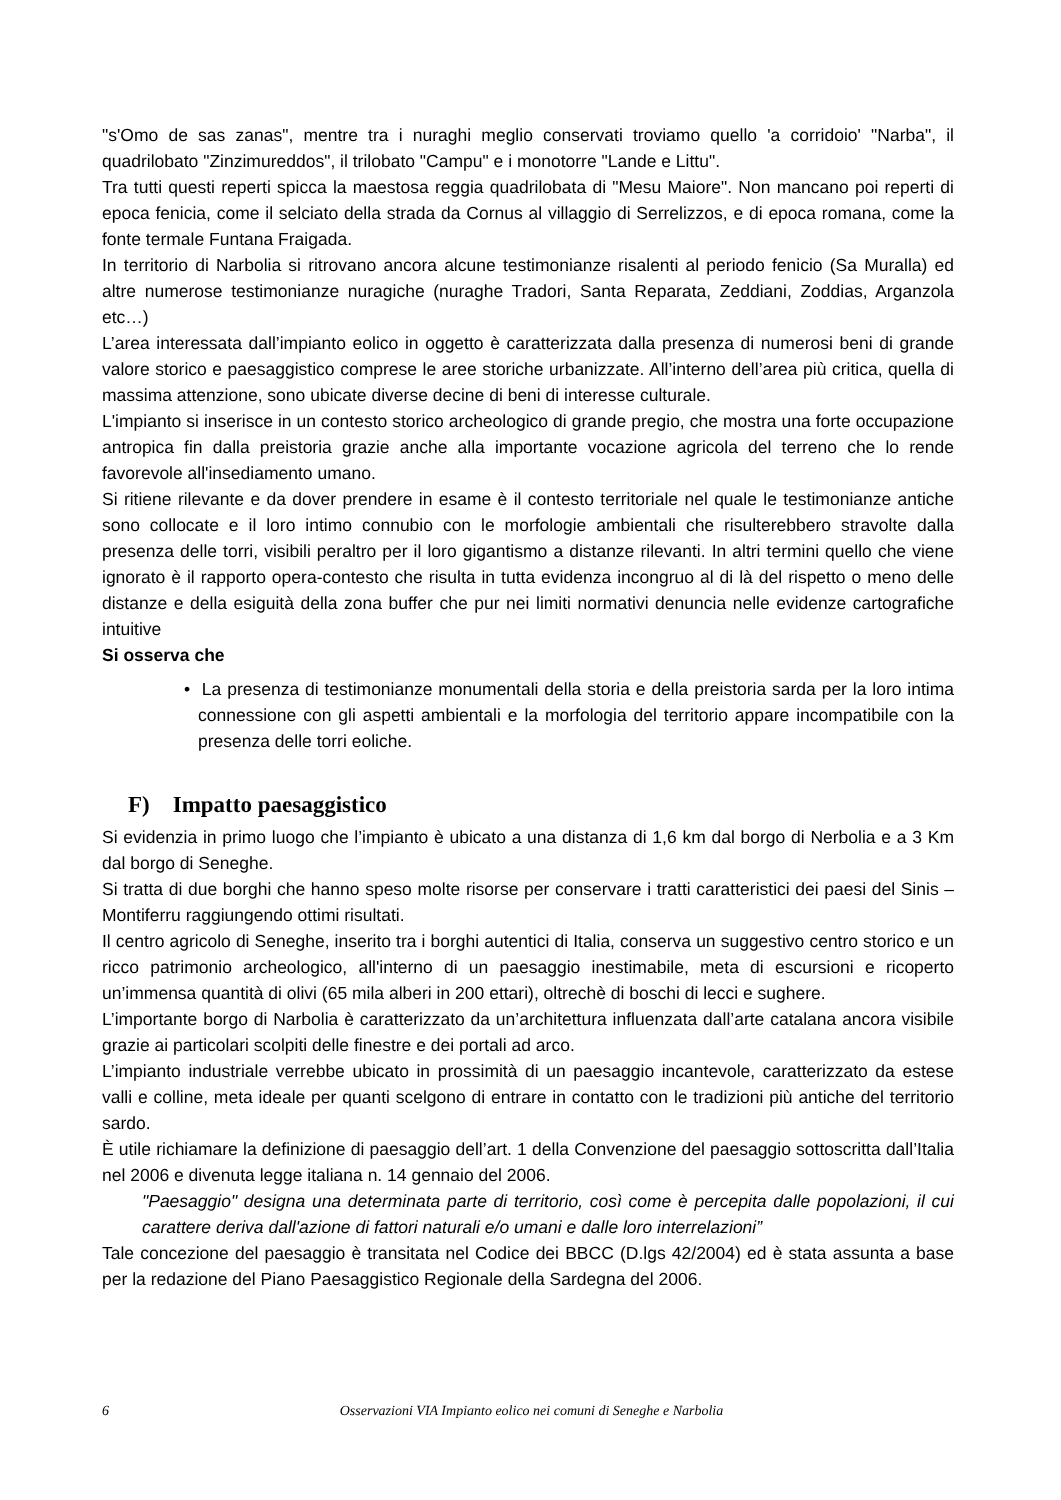"s'Omo de sas zanas", mentre tra i nuraghi meglio conservati troviamo quello 'a corridoio' "Narba", il quadrilobato "Zinzimureddos", il trilobato "Campu" e i monotorre "Lande e Littu".
Tra tutti questi reperti spicca la maestosa reggia quadrilobata di "Mesu Maiore". Non mancano poi reperti di epoca fenicia, come il selciato della strada da Cornus al villaggio di Serrelizzos, e di epoca romana, come la fonte termale Funtana Fraigada.
In territorio di Narbolia si ritrovano ancora alcune testimonianze risalenti al periodo fenicio (Sa Muralla) ed altre numerose testimonianze nuragiche (nuraghe Tradori, Santa Reparata, Zeddiani, Zoddias, Arganzola etc…)
L’area interessata dall’impianto eolico in oggetto è caratterizzata dalla presenza di numerosi beni di grande valore storico e paesaggistico comprese le aree storiche urbanizzate. All’interno dell’area più critica, quella di massima attenzione, sono ubicate diverse decine di beni di interesse culturale.
L'impianto si inserisce in un contesto storico archeologico di grande pregio, che mostra una forte occupazione antropica fin dalla preistoria grazie anche alla importante vocazione agricola del terreno che lo rende favorevole all'insediamento umano.
Si ritiene rilevante e da dover prendere in esame è il contesto territoriale nel quale le testimonianze antiche sono collocate e il loro intimo connubio con le morfologie ambientali che risulterebbero stravolte dalla presenza delle torri, visibili peraltro per il loro gigantismo a distanze rilevanti. In altri termini quello che viene ignorato è il rapporto opera-contesto che risulta in tutta evidenza incongruo al di là del rispetto o meno delle distanze e della esiguità della zona buffer che pur nei limiti normativi denuncia nelle evidenze cartografiche intuitive
Si osserva che
• La presenza di testimonianze monumentali della storia e della preistoria sarda per la loro intima connessione con gli aspetti ambientali e la morfologia del territorio appare incompatibile con la presenza delle torri eoliche.
F) Impatto paesaggistico
Si evidenzia in primo luogo che l’impianto è ubicato a una distanza di 1,6 km dal borgo di Nerbolia e a 3 Km dal borgo di Seneghe.
Si tratta di due borghi che hanno speso molte risorse per conservare i tratti caratteristici dei paesi del Sinis – Montiferru raggiungendo ottimi risultati.
Il centro agricolo di Seneghe, inserito tra i borghi autentici di Italia, conserva un suggestivo centro storico e un ricco patrimonio archeologico, all'interno di un paesaggio inestimabile, meta di escursioni e ricoperto un’immensa quantità di olivi (65 mila alberi in 200 ettari), oltrechè di boschi di lecci e sughere.
L’importante borgo di Narbolia è caratterizzato da un’architettura influenzata dall’arte catalana ancora visibile grazie ai particolari scolpiti delle finestre e dei portali ad arco.
L’impianto industriale verrebbe ubicato in prossimità di un paesaggio incantevole, caratterizzato da estese valli e colline, meta ideale per quanti scelgono di entrare in contatto con le tradizioni più antiche del territorio sardo.
È utile richiamare la definizione di paesaggio dell’art. 1 della Convenzione del paesaggio sottoscritta dall’Italia nel 2006 e divenuta legge italiana n. 14 gennaio del 2006.
"Paesaggio" designa una determinata parte di territorio, così come è percepita dalle popolazioni, il cui carattere deriva dall'azione di fattori naturali e/o umani e dalle loro interrelazioni”
Tale concezione del paesaggio è transitata nel Codice dei BBCC (D.lgs 42/2004) ed è stata assunta a base per la redazione del Piano Paesaggistico Regionale della Sardegna del 2006.
6 Osservazioni VIA Impianto eolico nei comuni di Seneghe e Narbolia